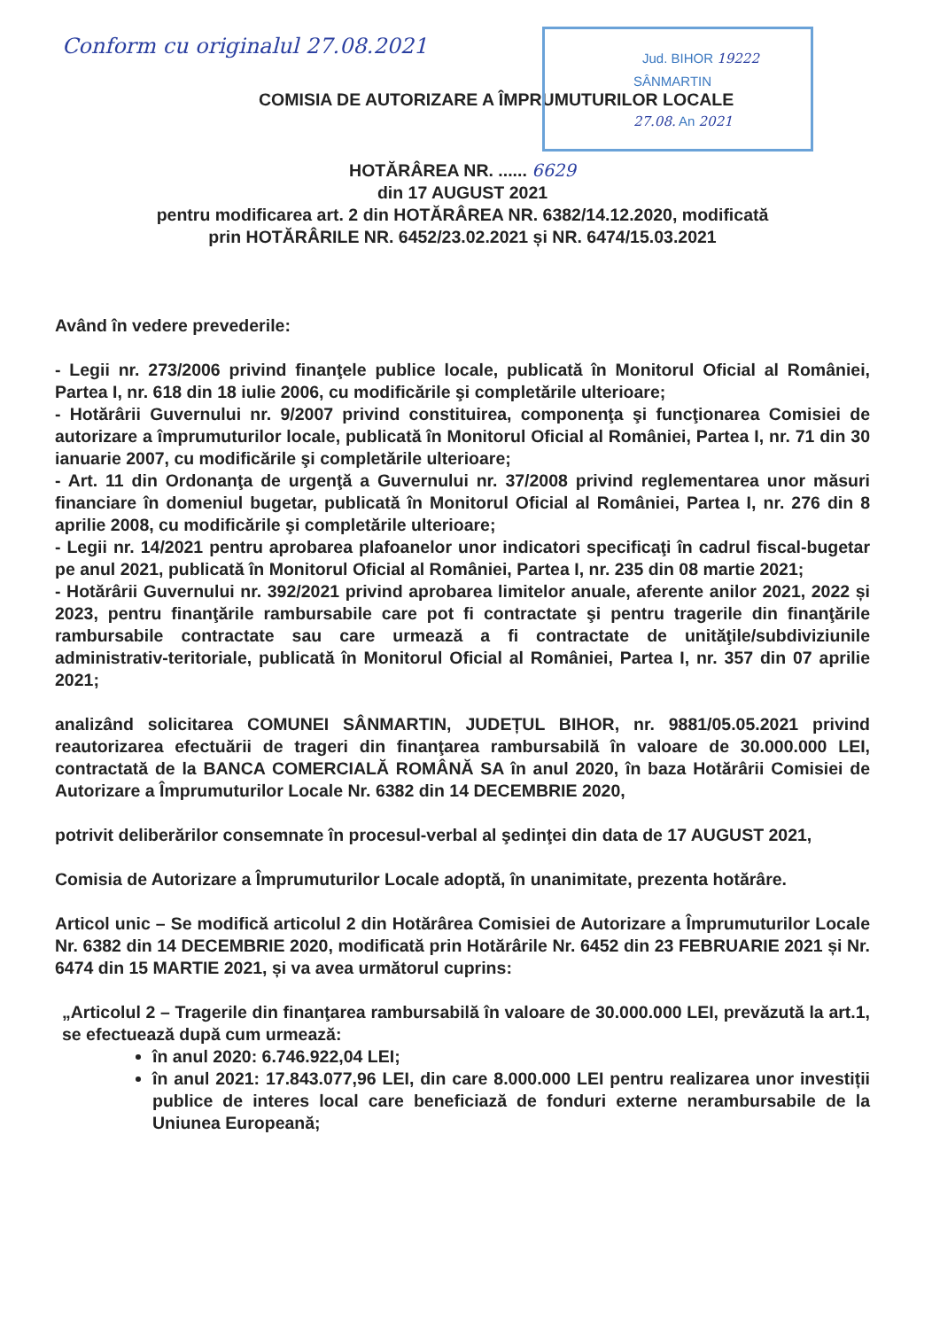Jud. BIHOR 19222
SÂNMARTIN
27.08. An 2021
Conform cu originalul 27.08.2021
COMISIA DE AUTORIZARE A ÎMPRUMUTURILOR LOCALE
HOTĂRÂREA NR. ...... 6629
din 17 AUGUST 2021
pentru modificarea art. 2 din HOTĂRÂREA NR. 6382/14.12.2020, modificată
prin HOTĂRÂRILE NR. 6452/23.02.2021 și NR. 6474/15.03.2021
Având în vedere prevederile:
- Legii nr. 273/2006 privind finanţele publice locale, publicată în Monitorul Oficial al României, Partea I, nr. 618 din 18 iulie 2006, cu modificările şi completările ulterioare;
- Hotărârii Guvernului nr. 9/2007 privind constituirea, componenţa şi funcţionarea Comisiei de autorizare a împrumuturilor locale, publicată în Monitorul Oficial al României, Partea I, nr. 71 din 30 ianuarie 2007, cu modificările şi completările ulterioare;
- Art. 11 din Ordonanţa de urgenţă a Guvernului nr. 37/2008 privind reglementarea unor măsuri financiare în domeniul bugetar, publicată în Monitorul Oficial al României, Partea I, nr. 276 din 8 aprilie 2008, cu modificările şi completările ulterioare;
- Legii nr. 14/2021 pentru aprobarea plafoanelor unor indicatori specificaţi în cadrul fiscal-bugetar pe anul 2021, publicată în Monitorul Oficial al României, Partea I, nr. 235 din 08 martie 2021;
- Hotărârii Guvernului nr. 392/2021 privind aprobarea limitelor anuale, aferente anilor 2021, 2022 și 2023, pentru finanţările rambursabile care pot fi contractate şi pentru tragerile din finanţările rambursabile contractate sau care urmează a fi contractate de unităţile/subdiviziunile administrativ-teritoriale, publicată în Monitorul Oficial al României, Partea I, nr. 357 din 07 aprilie 2021;
analizând solicitarea COMUNEI SÂNMARTIN, JUDEȚUL BIHOR, nr. 9881/05.05.2021 privind reautorizarea efectuării de trageri din finanţarea rambursabilă în valoare de 30.000.000 LEI, contractată de la BANCA COMERCIALĂ ROMÂNĂ SA în anul 2020, în baza Hotărârii Comisiei de Autorizare a Împrumuturilor Locale Nr. 6382 din 14 DECEMBRIE 2020,
potrivit deliberărilor consemnate în procesul-verbal al şedinţei din data de 17 AUGUST 2021,
Comisia de Autorizare a Împrumuturilor Locale adoptă, în unanimitate, prezenta hotărâre.
Articol unic – Se modifică articolul 2 din Hotărârea Comisiei de Autorizare a Împrumuturilor Locale Nr. 6382 din 14 DECEMBRIE 2020, modificată prin Hotărârile Nr. 6452 din 23 FEBRUARIE 2021 și Nr. 6474 din 15 MARTIE 2021, și va avea următorul cuprins:
„Articolul 2 – Tragerile din finanţarea rambursabilă în valoare de 30.000.000 LEI, prevăzută la art.1, se efectuează după cum urmează:
în anul 2020: 6.746.922,04 LEI;
în anul 2021: 17.843.077,96 LEI, din care 8.000.000 LEI pentru realizarea unor investiții publice de interes local care beneficiază de fonduri externe nerambursabile de la Uniunea Europeană;